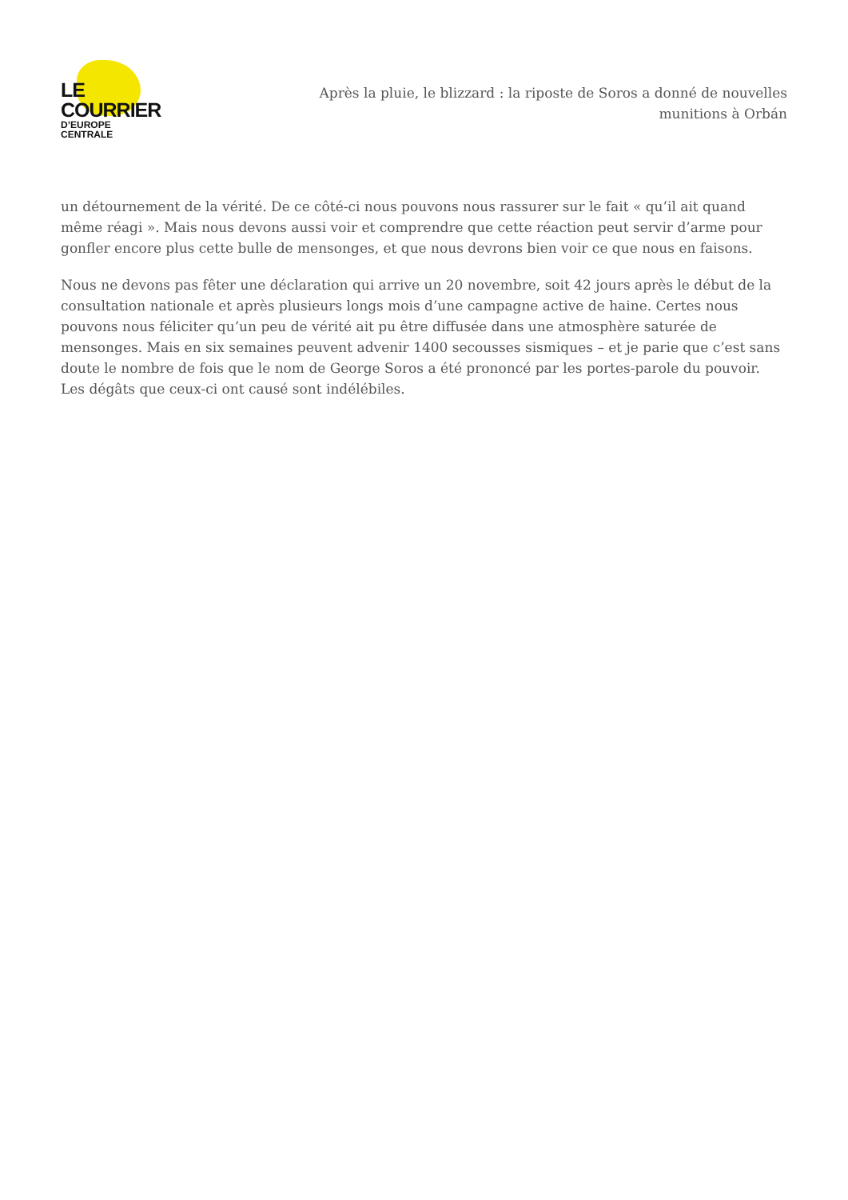LE COURRIER
D’EUROPE CENTRALE
Après la pluie, le blizzard : la riposte de Soros a donné de nouvelles munitions à Orbán
un détournement de la vérité. De ce côté-ci nous pouvons nous rassurer sur le fait « qu’il ait quand même réagi ». Mais nous devons aussi voir et comprendre que cette réaction peut servir d’arme pour gonfler encore plus cette bulle de mensonges, et que nous devrons bien voir ce que nous en faisons.
Nous ne devons pas fêter une déclaration qui arrive un 20 novembre, soit 42 jours après le début de la consultation nationale et après plusieurs longs mois d’une campagne active de haine. Certes nous pouvons nous féliciter qu’un peu de vérité ait pu être diffusée dans une atmosphère saturée de mensonges. Mais en six semaines peuvent advenir 1400 secousses sismiques – et je parie que c’est sans doute le nombre de fois que le nom de George Soros a été prononcé par les portes-parole du pouvoir. Les dégâts que ceux-ci ont causé sont indélébiles.